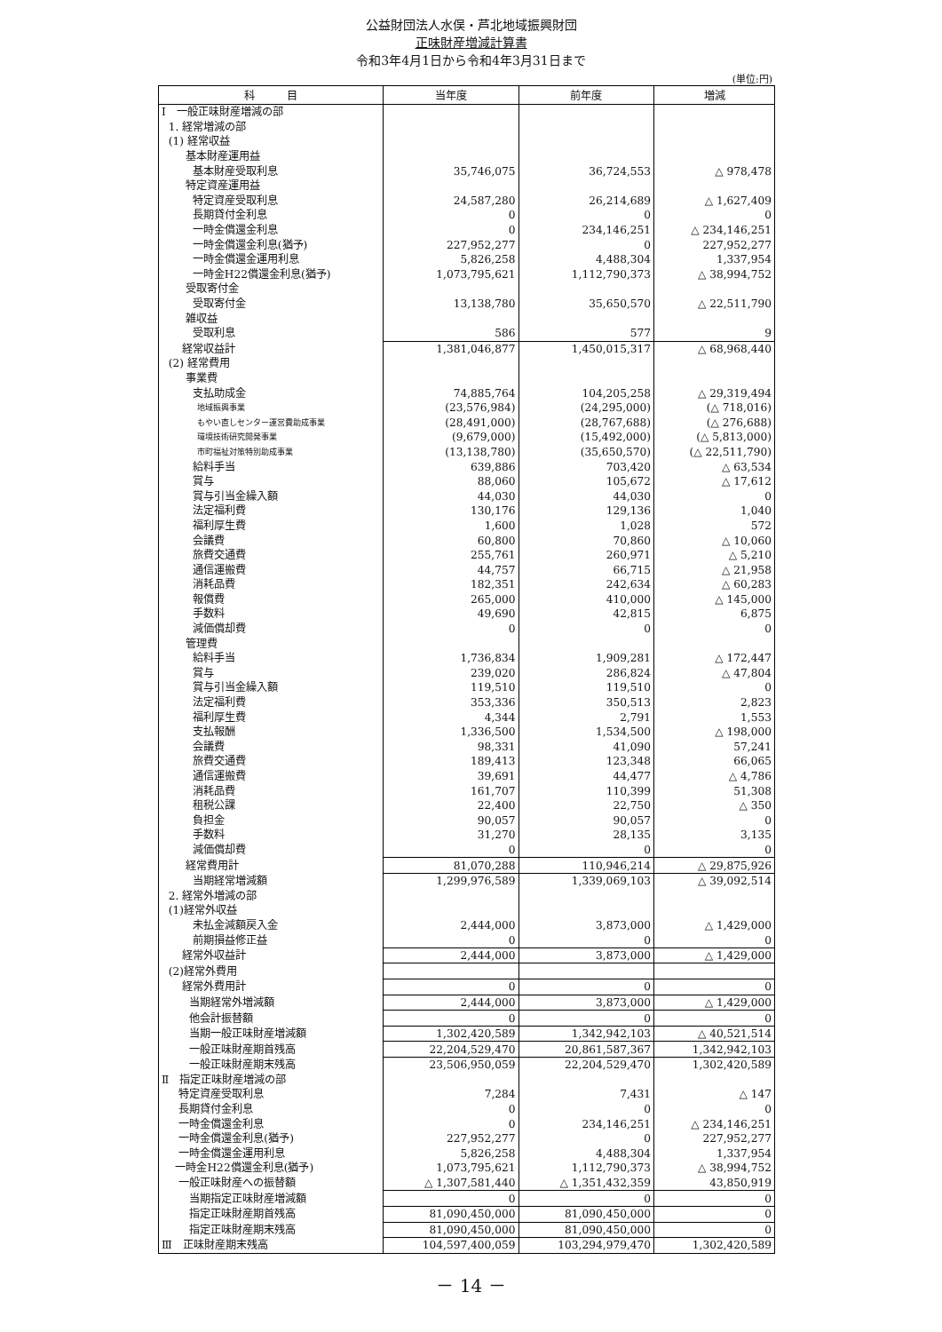公益財団法人水俣・芦北地域振興財団
正味財産増減計算書
令和3年4月1日から令和4年3月31日まで
(単位:円)
| 科 目 | 当年度 | 前年度 | 増減 |
| --- | --- | --- | --- |
| Ⅰ 一般正味財産増減の部 | | | |
| 1. 経常増減の部 | | | |
| (1) 経常収益 | | | |
| 基本財産運用益 | | | |
| 基本財産受取利息 | 35,746,075 | 36,724,553 | △ 978,478 |
| 特定資産運用益 | | | |
| 特定資産受取利息 | 24,587,280 | 26,214,689 | △ 1,627,409 |
| 長期貸付金利息 | 0 | 0 | 0 |
| 一時金償還金利息 | 0 | 234,146,251 | △ 234,146,251 |
| 一時金償還金利息(猶予) | 227,952,277 | 0 | 227,952,277 |
| 一時金償還金運用利息 | 5,826,258 | 4,488,304 | 1,337,954 |
| 一時金H22償還金利息(猶予) | 1,073,795,621 | 1,112,790,373 | △ 38,994,752 |
| 受取寄付金 | | | |
| 受取寄付金 | 13,138,780 | 35,650,570 | △ 22,511,790 |
| 雑収益 | | | |
| 受取利息 | 586 | 577 | 9 |
| 経常収益計 | 1,381,046,877 | 1,450,015,317 | △ 68,968,440 |
| (2) 経常費用 | | | |
| 事業費 | | | |
| 支払助成金 | 74,885,764 | 104,205,258 | △ 29,319,494 |
| 地域振興事業 | (23,576,984) | (24,295,000) | (△ 718,016) |
| もやい直しセンター運営費助成事業 | (28,491,000) | (28,767,688) | (△ 276,688) |
| 環境技術研究開発事業 | (9,679,000) | (15,492,000) | (△ 5,813,000) |
| 市町福祉対策特別助成事業 | (13,138,780) | (35,650,570) | (△ 22,511,790) |
| 給料手当 | 639,886 | 703,420 | △ 63,534 |
| 賞与 | 88,060 | 105,672 | △ 17,612 |
| 賞与引当金繰入額 | 44,030 | 44,030 | 0 |
| 法定福利費 | 130,176 | 129,136 | 1,040 |
| 福利厚生費 | 1,600 | 1,028 | 572 |
| 会議費 | 60,800 | 70,860 | △ 10,060 |
| 旅費交通費 | 255,761 | 260,971 | △ 5,210 |
| 通信運搬費 | 44,757 | 66,715 | △ 21,958 |
| 消耗品費 | 182,351 | 242,634 | △ 60,283 |
| 報償費 | 265,000 | 410,000 | △ 145,000 |
| 手数料 | 49,690 | 42,815 | 6,875 |
| 減価償却費 | 0 | 0 | 0 |
| 管理費 | | | |
| 給料手当 | 1,736,834 | 1,909,281 | △ 172,447 |
| 賞与 | 239,020 | 286,824 | △ 47,804 |
| 賞与引当金繰入額 | 119,510 | 119,510 | 0 |
| 法定福利費 | 353,336 | 350,513 | 2,823 |
| 福利厚生費 | 4,344 | 2,791 | 1,553 |
| 支払報酬 | 1,336,500 | 1,534,500 | △ 198,000 |
| 会議費 | 98,331 | 41,090 | 57,241 |
| 旅費交通費 | 189,413 | 123,348 | 66,065 |
| 通信運搬費 | 39,691 | 44,477 | △ 4,786 |
| 消耗品費 | 161,707 | 110,399 | 51,308 |
| 租税公課 | 22,400 | 22,750 | △ 350 |
| 負担金 | 90,057 | 90,057 | 0 |
| 手数料 | 31,270 | 28,135 | 3,135 |
| 減価償却費 | 0 | 0 | 0 |
| 経常費用計 | 81,070,288 | 110,946,214 | △ 29,875,926 |
| 当期経常増減額 | 1,299,976,589 | 1,339,069,103 | △ 39,092,514 |
| 2. 経常外増減の部 | | | |
| (1)経常外収益 | | | |
| 未払金減額戻入金 | 2,444,000 | 3,873,000 | △ 1,429,000 |
| 前期損益修正益 | 0 | 0 | 0 |
| 経常外収益計 | 2,444,000 | 3,873,000 | △ 1,429,000 |
| (2)経常外費用 | | | |
| 経常外費用計 | 0 | 0 | 0 |
| 当期経常外増減額 | 2,444,000 | 3,873,000 | △ 1,429,000 |
| 他会計振替額 | 0 | 0 | 0 |
| 当期一般正味財産増減額 | 1,302,420,589 | 1,342,942,103 | △ 40,521,514 |
| 一般正味財産期首残高 | 22,204,529,470 | 20,861,587,367 | 1,342,942,103 |
| 一般正味財産期末残高 | 23,506,950,059 | 22,204,529,470 | 1,302,420,589 |
| Ⅱ 指定正味財産増減の部 | | | |
| 特定資産受取利息 | 7,284 | 7,431 | △ 147 |
| 長期貸付金利息 | 0 | 0 | 0 |
| 一時金償還金利息 | 0 | 234,146,251 | △ 234,146,251 |
| 一時金償還金利息(猶予) | 227,952,277 | 0 | 227,952,277 |
| 一時金償還金運用利息 | 5,826,258 | 4,488,304 | 1,337,954 |
| 一時金H22償還金利息(猶予) | 1,073,795,621 | 1,112,790,373 | △ 38,994,752 |
| 一般正味財産への振替額 | △ 1,307,581,440 | △ 1,351,432,359 | 43,850,919 |
| 当期指定正味財産増減額 | 0 | 0 | 0 |
| 指定正味財産期首残高 | 81,090,450,000 | 81,090,450,000 | 0 |
| 指定正味財産期末残高 | 81,090,450,000 | 81,090,450,000 | 0 |
| Ⅲ 正味財産期末残高 | 104,597,400,059 | 103,294,979,470 | 1,302,420,589 |
－ 14 －